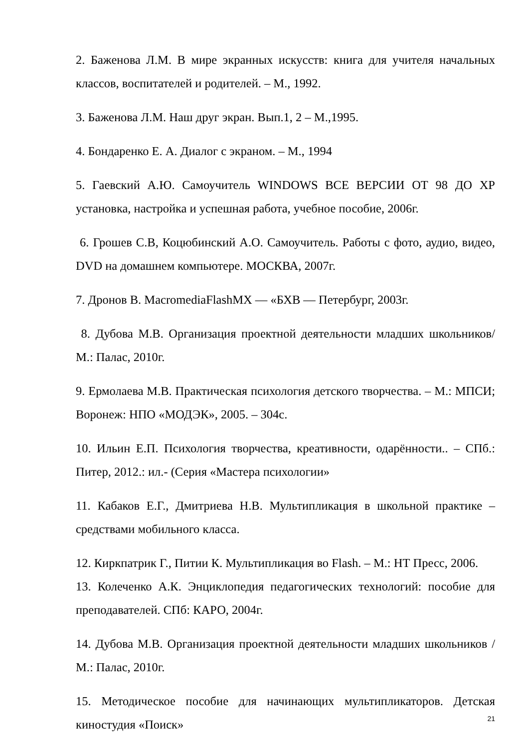2. Баженова Л.М. В мире экранных искусств: книга для учителя начальных классов, воспитателей и родителей. – М., 1992.
3. Баженова Л.М. Наш друг экран. Вып.1, 2 – М.,1995.
4. Бондаренко Е. А. Диалог с экраном. – М., 1994
5. Гаевский А.Ю. Самоучитель WINDOWS ВСЕ ВЕРСИИ ОТ 98 ДО XP установка, настройка и успешная работа, учебное пособие, 2006г.
6. Грошев С.В, Коцюбинский А.О. Самоучитель. Работы с фото, аудио, видео, DVD на домашнем компьютере. МОСКВА, 2007г.
7. Дронов В. MacromediaFlashMX — «БХВ — Петербург, 2003г.
8. Дубова М.В. Организация проектной деятельности младших школьников/ М.: Палас, 2010г.
9. Ермолаева М.В. Практическая психология детского творчества. – М.: МПСИ; Воронеж: НПО «МОДЭК», 2005. – 304с.
10. Ильин Е.П. Психология творчества, креативности, одарённости.. – СПб.: Питер, 2012.: ил.- (Серия «Мастера психологии»
11. Кабаков Е.Г., Дмитриева Н.В. Мультипликация в школьной практике – средствами мобильного класса.
12. Киркпатрик Г., Питии К. Мультипликация во Flash. – М.: НТ Пресс, 2006.
13. Колеченко А.К. Энциклопедия педагогических технологий: пособие для преподавателей. СПб: КАРО, 2004г.
14. Дубова М.В. Организация проектной деятельности младших школьников / М.: Палас, 2010г.
15. Методическое пособие для начинающих мультипликаторов. Детская киностудия «Поиск»
21